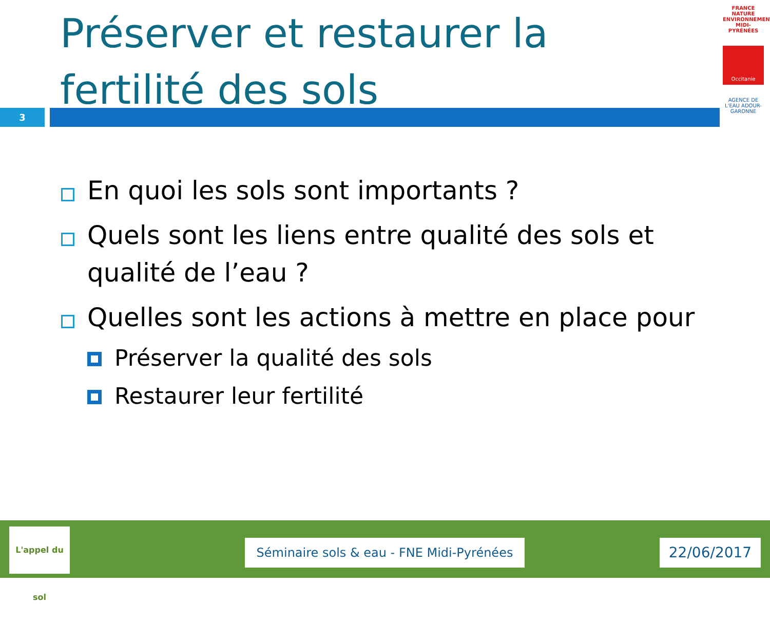Préserver et restaurer la fertilité des sols
3
FRANCE NATURE ENVIRONNEMENT MIDI-PYRÉNÉES
Occitanie
AGENCE DE L'EAU ADOUR-GARONNE
En quoi les sols sont importants ?
Quels sont les liens entre qualité des sols et qualité de l’eau ?
Quelles sont les actions à mettre en place pour
Préserver la qualité des sols
Restaurer leur fertilité
L'appel du sol
Séminaire sols & eau - FNE Midi-Pyrénées
22/06/2017